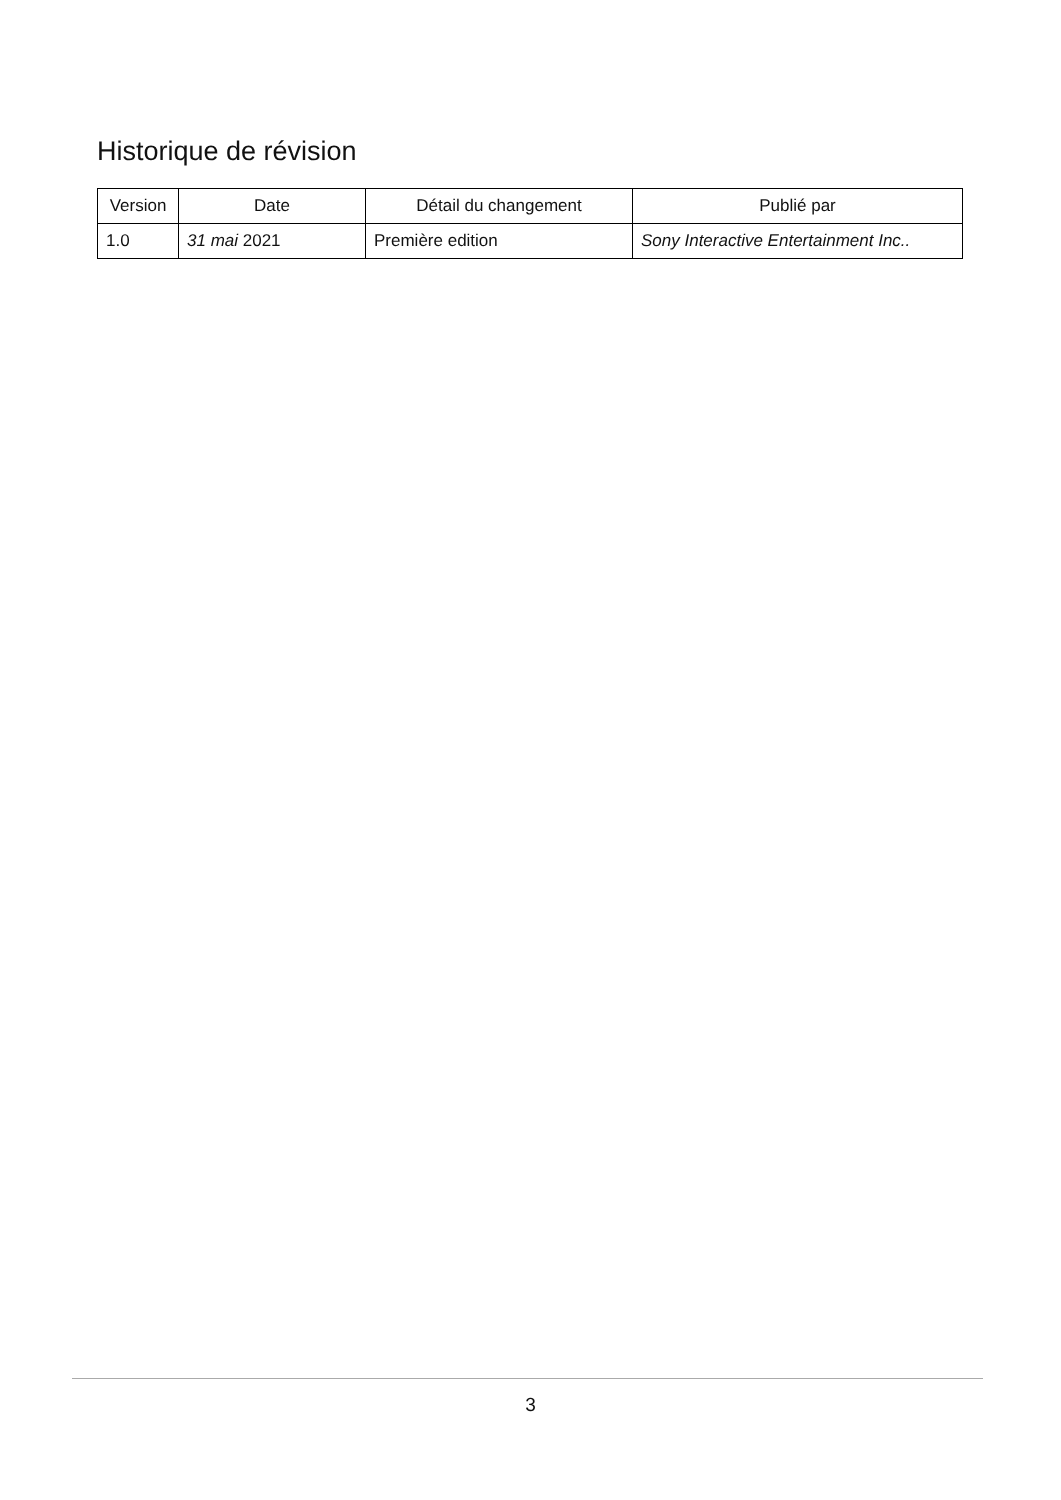Historique de révision
| Version | Date | Détail du changement | Publié par |
| --- | --- | --- | --- |
| 1.0 | 31 mai 2021 | Première edition | Sony Interactive Entertainment Inc.. |
3